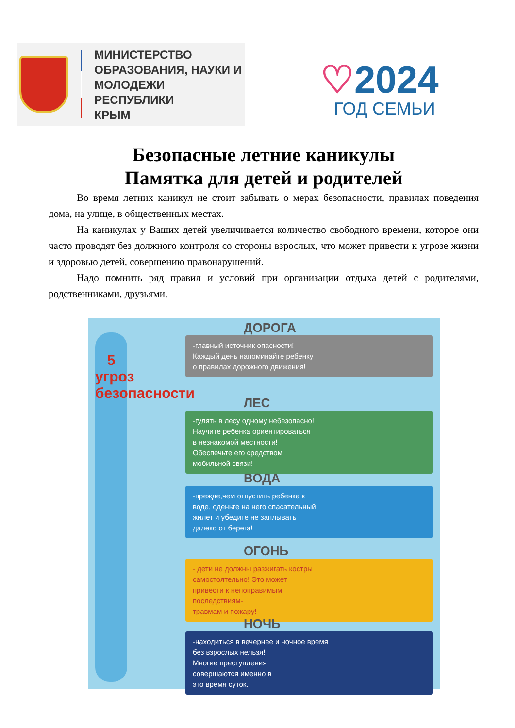МИНИСТЕРСТВО
ОБРАЗОВАНИЯ, НАУКИ И
МОЛОДЕЖИ РЕСПУБЛИКИ
КРЫМ
♡2024
ГОД СЕМЬИ
Безопасные летние каникулы
Памятка для детей и родителей
Во время летних каникул не стоит забывать о мерах безопасности, правилах поведения дома, на улице, в общественных местах.
На каникулах у Ваших детей увеличивается количество свободного времени, которое они часто проводят без должного контроля со стороны взрослых, что может привести к угрозе жизни и здоровью детей, совершению правонарушений.
Надо помнить ряд правил и условий при организации отдыха детей с родителями, родственниками, друзьями.
5
угроз
безопасности
ДОРОГА
-главный источник опасности!
Каждый день напоминайте ребенку
о правилах дорожного движения!
ЛЕС
-гулять в лесу одному небезопасно!
Научите ребенка ориентироваться
в незнакомой местности!
Обеспечьте его средством
мобильной связи!
ВОДА
-прежде,чем отпустить ребенка к
воде, оденьте на него спасательный
жилет и убедите не заплывать
далеко от берега!
ОГОНЬ
- дети не должны разжигать костры
самостоятельно! Это может
привести к непоправимым
последствиям-
травмам и пожару!
НОЧЬ
-находиться в вечернее и ночное время
без взрослых нельзя!
Многие преступления
совершаются именно в
это время суток.